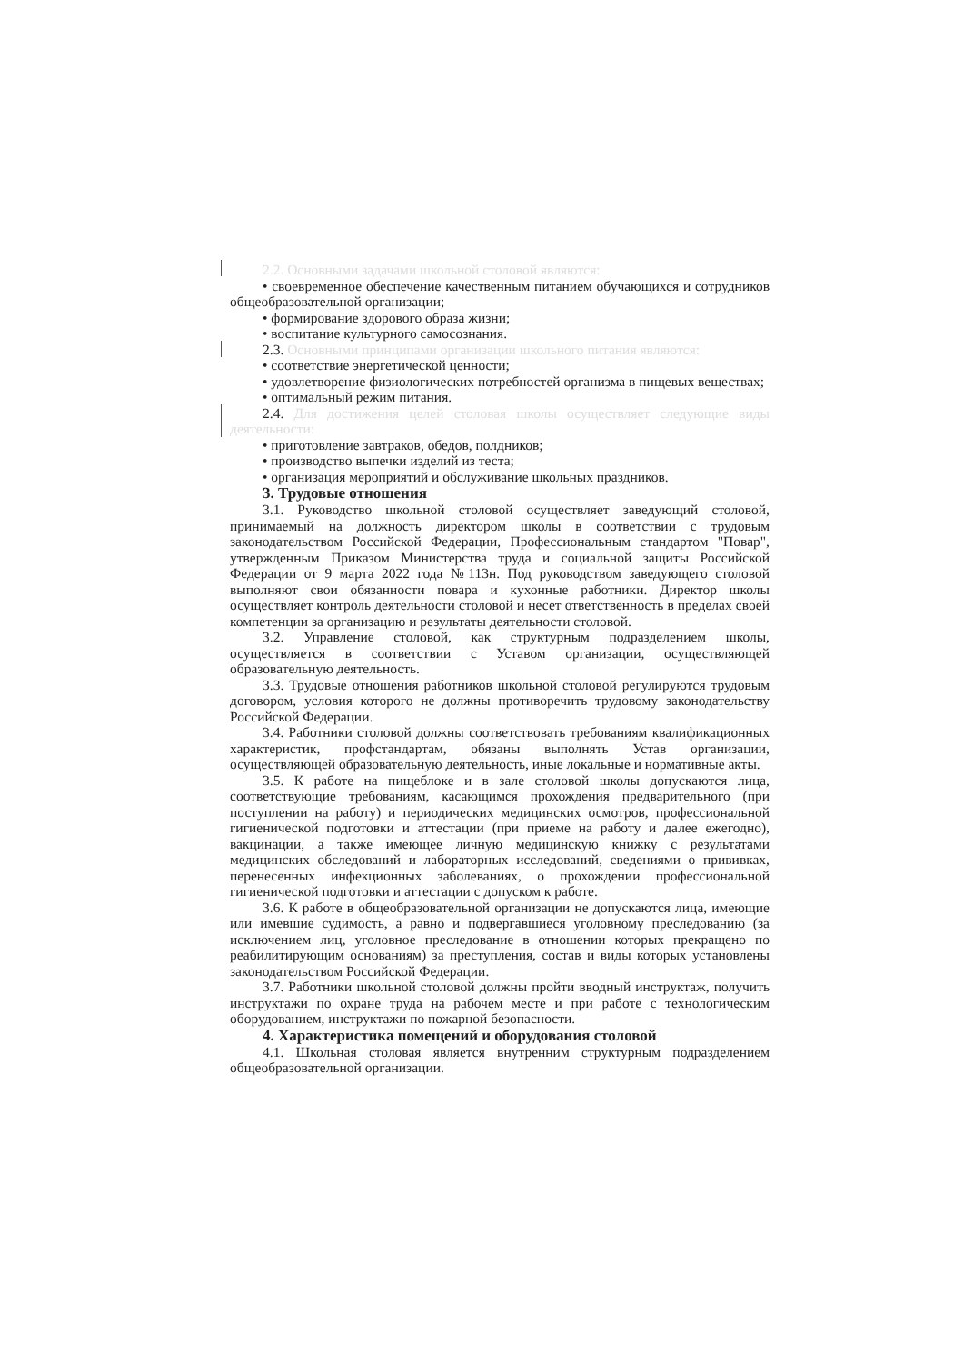2.2. Основными задачами школьной столовой являются:
• своевременное обеспечение качественным питанием обучающихся и сотрудников общеобразовательной организации;
• формирование здорового образа жизни;
• воспитание культурного самосознания.
2.3. Основными принципами организации школьного питания являются:
• соответствие энергетической ценности;
• удовлетворение физиологических потребностей организма в пищевых веществах;
• оптимальный режим питания.
2.4. Для достижения целей столовая школы осуществляет следующие виды деятельности:
• приготовление завтраков, обедов, полдников;
• производство выпечки изделий из теста;
• организация мероприятий и обслуживание школьных праздников.
3. Трудовые отношения
3.1. Руководство школьной столовой осуществляет заведующий столовой, принимаемый на должность директором школы в соответствии с трудовым законодательством Российской Федерации, Профессиональным стандартом "Повар", утвержденным Приказом Министерства труда и социальной защиты Российской Федерации от 9 марта 2022 года №113н. Под руководством заведующего столовой выполняют свои обязанности повара и кухонные работники. Директор школы осуществляет контроль деятельности столовой и несет ответственность в пределах своей компетенции за организацию и результаты деятельности столовой.
3.2. Управление столовой, как структурным подразделением школы, осуществляется в соответствии с Уставом организации, осуществляющей образовательную деятельность.
3.3. Трудовые отношения работников школьной столовой регулируются трудовым договором, условия которого не должны противоречить трудовому законодательству Российской Федерации.
3.4. Работники столовой должны соответствовать требованиям квалификационных характеристик, профстандартам, обязаны выполнять Устав организации, осуществляющей образовательную деятельность, иные локальные и нормативные акты.
3.5. К работе на пищеблоке и в зале столовой школы допускаются лица, соответствующие требованиям, касающимся прохождения предварительного (при поступлении на работу) и периодических медицинских осмотров, профессиональной гигиенической подготовки и аттестации (при приеме на работу и далее ежегодно), вакцинации, а также имеющее личную медицинскую книжку с результатами медицинских обследований и лабораторных исследований, сведениями о прививках, перенесенных инфекционных заболеваниях, о прохождении профессиональной гигиенической подготовки и аттестации с допуском к работе.
3.6. К работе в общеобразовательной организации не допускаются лица, имеющие или имевшие судимость, а равно и подвергавшиеся уголовному преследованию (за исключением лиц, уголовное преследование в отношении которых прекращено по реабилитирующим основаниям) за преступления, состав и виды которых установлены законодательством Российской Федерации.
3.7. Работники школьной столовой должны пройти вводный инструктаж, получить инструктажи по охране труда на рабочем месте и при работе с технологическим оборудованием, инструктажи по пожарной безопасности.
4. Характеристика помещений и оборудования столовой
4.1. Школьная столовая является внутренним структурным подразделением общеобразовательной организации.